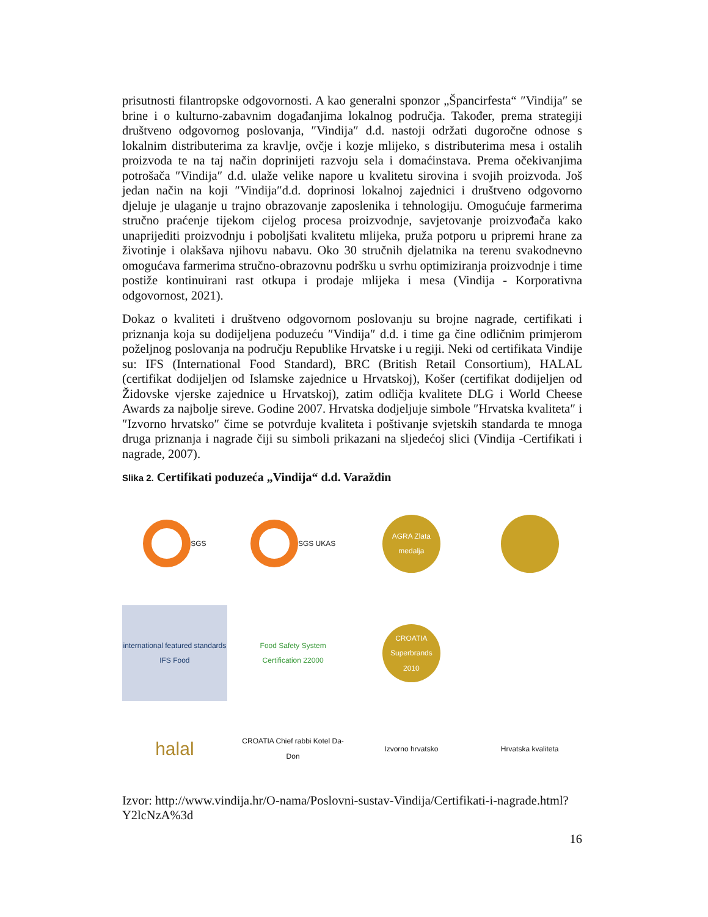prisutnosti filantropske odgovornosti. A kao generalni sponzor „Špancirfesta“ ″Vindija″ se brine i o kulturno-zabavnim događanjima lokalnog područja. Također, prema strategiji društveno odgovornog poslovanja, ″Vindija″ d.d. nastoji održati dugoročne odnose s lokalnim distributerima za kravlje, ovčje i kozje mlijeko, s distributerima mesa i ostalih proizvoda te na taj način doprinijeti razvoju sela i domaćinstava. Prema očekivanjima potrošača ″Vindija″ d.d. ulaže velike napore u kvalitetu sirovina i svojih proizvoda. Još jedan način na koji ″Vindija″d.d. doprinosi lokalnoj zajednici i društveno odgovorno djeluje je ulaganje u trajno obrazovanje zaposlenika i tehnologiju. Omogućuje farmerima stručno praćenje tijekom cijelog procesa proizvodnje, savjetovanje proizvođača kako unaprijediti proizvodnju i poboljšati kvalitetu mlijeka, pruža potporu u pripremi hrane za životinje i olakšava njihovu nabavu. Oko 30 stručnih djelatnika na terenu svakodnevno omogućava farmerima stručno-obrazovnu podršku u svrhu optimiziranja proizvodnje i time postiže kontinuirani rast otkupa i prodaje mlijeka i mesa (Vindija - Korporativna odgovornost, 2021).
Dokaz o kvaliteti i društveno odgovornom poslovanju su brojne nagrade, certifikati i priznanja koja su dodijeljena poduzeću ″Vindija″ d.d. i time ga čine odličnim primjerom poželjnog poslovanja na području Republike Hrvatske i u regiji. Neki od certifikata Vindije su: IFS (International Food Standard), BRC (British Retail Consortium), HALAL (certifikat dodijeljen od Islamske zajednice u Hrvatskoj), Košer (certifikat dodijeljen od Židovske vjerske zajednice u Hrvatskoj), zatim odličja kvalitete DLG i World Cheese Awards za najbolje sireve. Godine 2007. Hrvatska dodjeljuje simbole ″Hrvatska kvaliteta″ i ″Izvorno hrvatsko″ čime se potvrđuje kvaliteta i poštivanje svjetskih standarda te mnoga druga priznanja i nagrade čiji su simboli prikazani na sljedećoj slici (Vindija -Certifikati i nagrade, 2007).
Slika 2. Certifikati poduzeća „Vindija“ d.d. Varaždin
SGS
SGS UKAS
AGRA Zlata medalja
international featured standards IFS Food
Food Safety System Certification 22000
CROATIA Superbrands 2010
halal
CROATIA Chief rabbi Kotel Da-Don
Izvorno hrvatsko
Hrvatska kvaliteta
Izvor: http://www.vindija.hr/O-nama/Poslovni-sustav-Vindija/Certifikati-i-nagrade.html?Y2lcNzA%3d
16